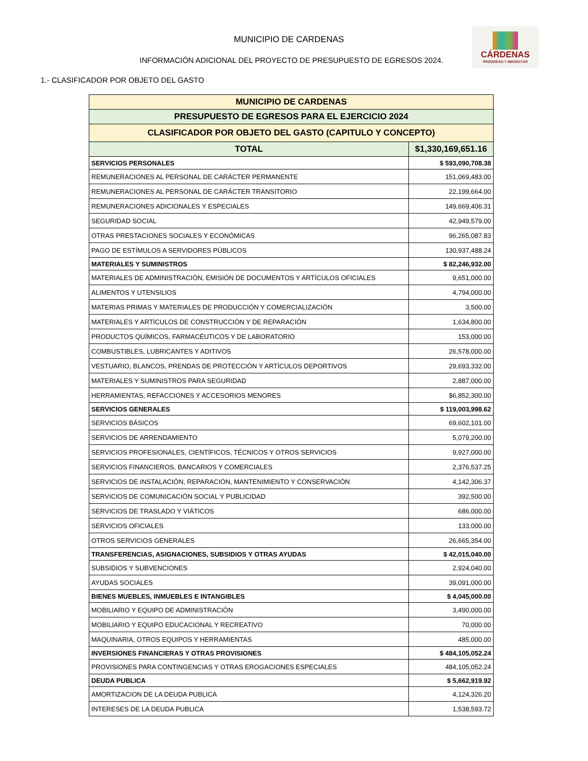CÁRDENAS
PROGRESO Y BIENESTAR
MUNICIPIO DE CARDENAS
INFORMACIÓN ADICIONAL DEL PROYECTO DE PRESUPUESTO DE EGRESOS 2024.
1.- CLASIFICADOR POR OBJETO DEL GASTO
| MUNICIPIO DE CARDENAS | |
| --- | --- |
| PRESUPUESTO DE EGRESOS PARA EL EJERCICIO 2024 | |
| CLASIFICADOR POR OBJETO DEL GASTO (CAPITULO Y CONCEPTO) | |
| TOTAL | $1,330,169,651.16 |
| SERVICIOS PERSONALES | $ 593,090,708.38 |
| REMUNERACIONES AL PERSONAL DE CARÁCTER PERMANENTE | 151,069,483.00 |
| REMUNERACIONES AL PERSONAL DE CARÁCTER TRANSITORIO | 22,199,664.00 |
| REMUNERACIONES ADICIONALES Y ESPECIALES | 149,669,406.31 |
| SEGURIDAD SOCIAL | 42,949,579.00 |
| OTRAS PRESTACIONES SOCIALES Y ECONÓMICAS | 96,265,087.83 |
| PAGO DE ESTÍMULOS A SERVIDORES PÚBLICOS | 130,937,488.24 |
| MATERIALES Y SUMINISTROS | $ 82,246,932.00 |
| MATERIALES DE ADMINISTRACIÓN, EMISIÓN DE DOCUMENTOS Y ARTÍCULOS OFICIALES | 9,651,000.00 |
| ALIMENTOS Y UTENSILIOS | 4,794,000.00 |
| MATERIAS PRIMAS Y MATERIALES DE PRODUCCIÓN Y COMERCIALIZACIÓN | 3,500.00 |
| MATERIALES Y ARTÍCULOS DE CONSTRUCCIÓN Y DE REPARACIÓN | 1,634,800.00 |
| PRODUCTOS QUÍMICOS, FARMACÉUTICOS Y DE LABORATORIO | 153,000.00 |
| COMBUSTIBLES, LUBRICANTES Y ADITIVOS | 26,578,000.00 |
| VESTUARIO, BLANCOS, PRENDAS DE PROTECCIÓN Y ARTÍCULOS DEPORTIVOS | 29,693,332.00 |
| MATERIALES Y SUMINISTROS PARA SEGURIDAD | 2,887,000.00 |
| HERRAMIENTAS, REFACCIONES Y ACCESORIOS MENORES | $6,852,300.00 |
| SERVICIOS GENERALES | $ 119,003,998.62 |
| SERVICIOS BÁSICOS | 69,602,101.00 |
| SERVICIOS DE ARRENDAMIENTO | 5,079,200.00 |
| SERVICIOS PROFESIONALES, CIENTÍFICOS, TÉCNICOS Y OTROS SERVICIOS | 9,927,000.00 |
| SERVICIOS FINANCIEROS, BANCARIOS Y COMERCIALES | 2,376,537.25 |
| SERVICIOS DE INSTALACIÓN, REPARACIÓN, MANTENIMIENTO Y CONSERVACIÓN | 4,142,306.37 |
| SERVICIOS DE COMUNICACIÓN SOCIAL Y PUBLICIDAD | 392,500.00 |
| SERVICIOS DE TRASLADO Y VIÁTICOS | 686,000.00 |
| SERVICIOS OFICIALES | 133,000.00 |
| OTROS SERVICIOS GENERALES | 26,665,354.00 |
| TRANSFERENCIAS, ASIGNACIONES, SUBSIDIOS Y OTRAS AYUDAS | $ 42,015,040.00 |
| SUBSIDIOS Y SUBVENCIONES | 2,924,040.00 |
| AYUDAS SOCIALES | 39,091,000.00 |
| BIENES MUEBLES, INMUEBLES E INTANGIBLES | $ 4,045,000.00 |
| MOBILIARIO Y EQUIPO DE ADMINISTRACIÓN | 3,490,000.00 |
| MOBILIARIO Y EQUIPO EDUCACIONAL Y RECREATIVO | 70,000.00 |
| MAQUINARIA, OTROS EQUIPOS Y HERRAMIENTAS | 485,000.00 |
| INVERSIONES FINANCIERAS Y OTRAS PROVISIONES | $ 484,105,052.24 |
| PROVISIONES PARA CONTINGENCIAS Y OTRAS EROGACIONES ESPECIALES | 484,105,052.24 |
| DEUDA PUBLICA | $ 5,662,919.92 |
| AMORTIZACION DE LA DEUDA PUBLICA | 4,124,326.20 |
| INTERESES DE LA DEUDA PUBLICA | 1,538,593.72 |